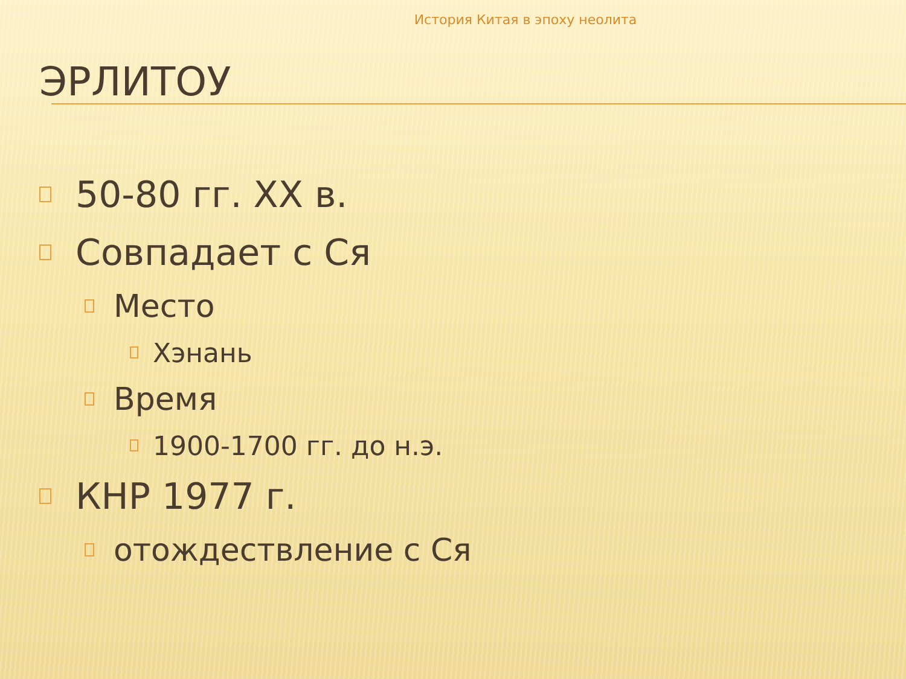История Китая в эпоху неолита
ЭРЛИТОУ
50-80 гг. XX в.
Совпадает с Ся
Место
Хэнань
Время
1900-1700 гг. до н.э.
КНР 1977 г.
отождествление с Ся